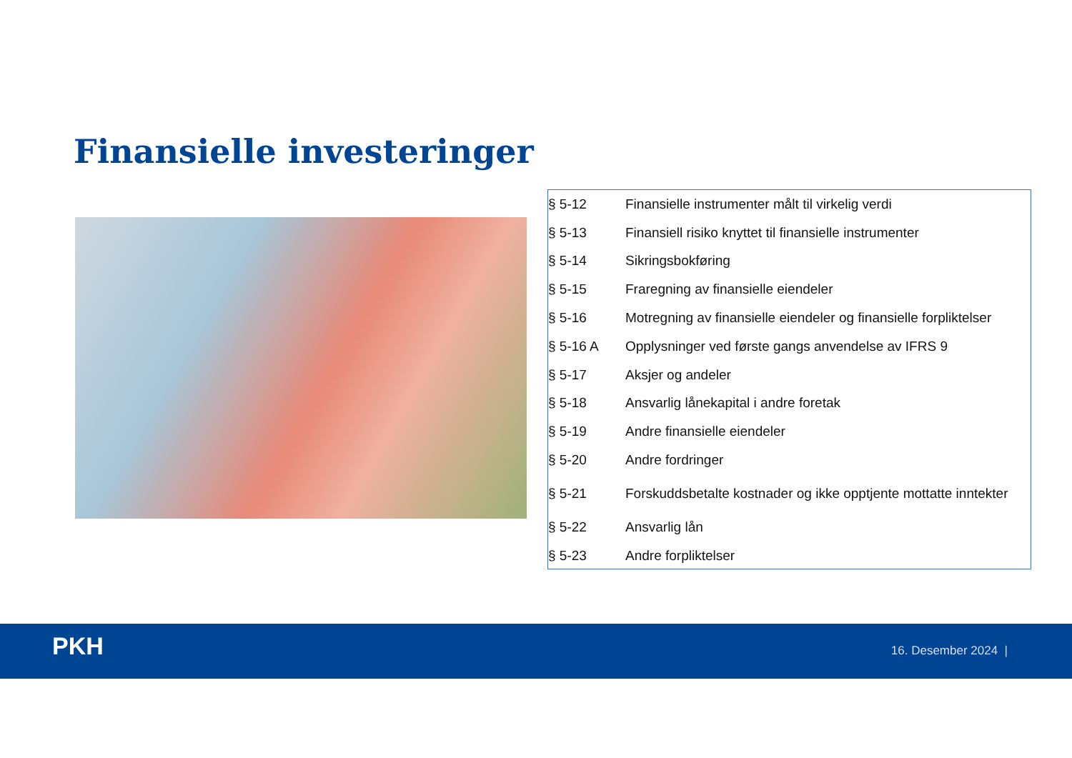Finansielle investeringer
| § 5-12 | Finansielle instrumenter målt til virkelig verdi |
| § 5-13 | Finansiell risiko knyttet til finansielle instrumenter |
| § 5-14 | Sikringsbokføring |
| § 5-15 | Fraregning av finansielle eiendeler |
| § 5-16 | Motregning av finansielle eiendeler og finansielle forpliktelser |
| § 5-16 A | Opplysninger ved første gangs anvendelse av IFRS 9 |
| § 5-17 | Aksjer og andeler |
| § 5-18 | Ansvarlig lånekapital i andre foretak |
| § 5-19 | Andre finansielle eiendeler |
| § 5-20 | Andre fordringer |
| § 5-21 | Forskuddsbetalte kostnader og ikke opptjente mottatte inntekter |
| § 5-22 | Ansvarlig lån |
| § 5-23 | Andre forpliktelser |
PKH 16. Desember 2024 |